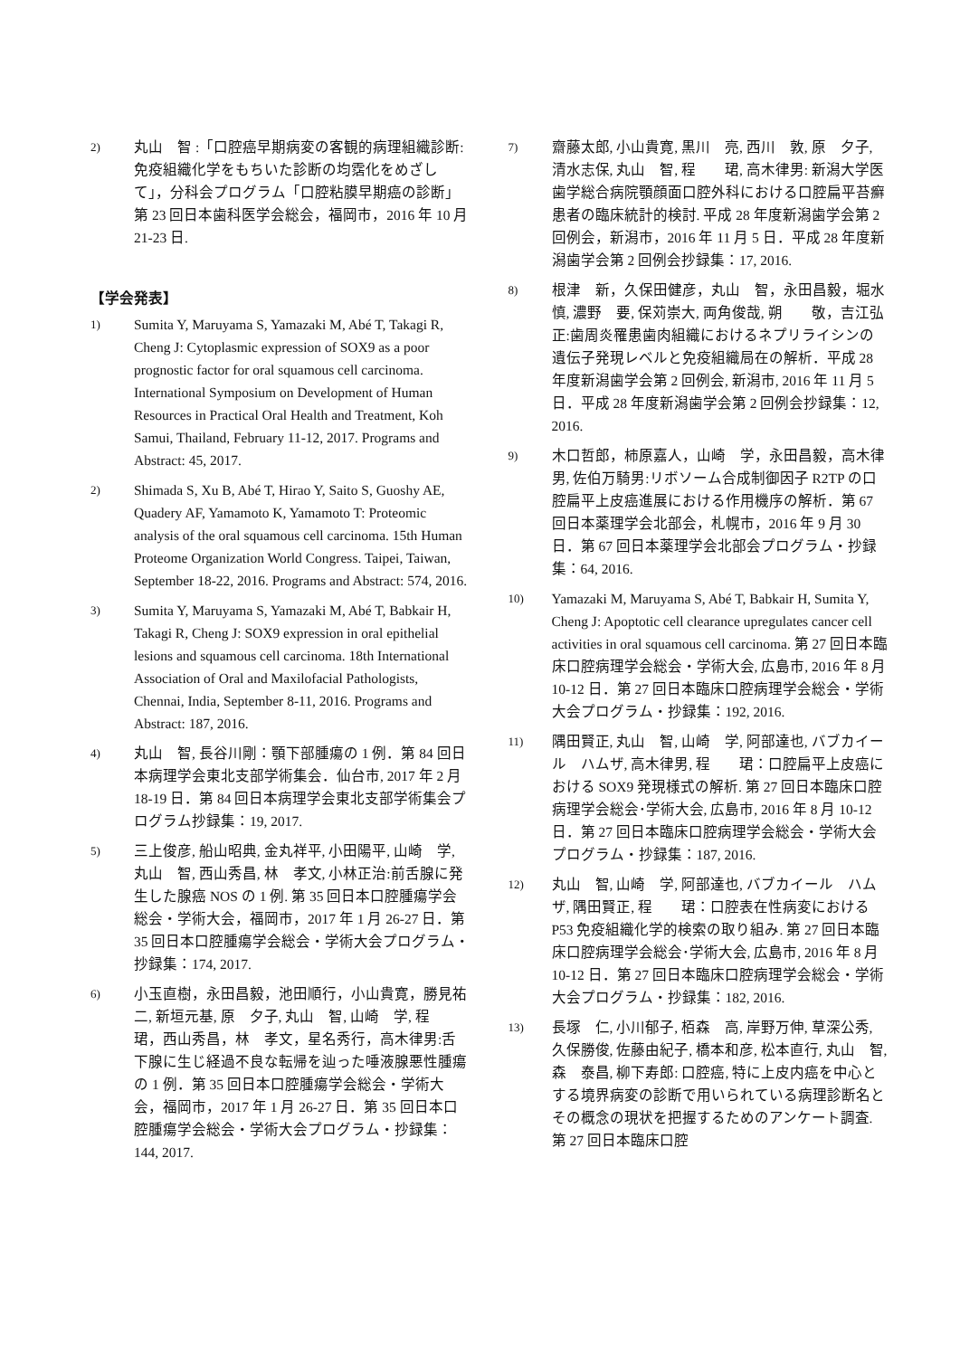2)
丸山　智 :「口腔癌早期病変の客観的病理組織診断:免疫組織化学をもちいた診断の均霑化をめざして」，分科会プログラム「口腔粘膜早期癌の診断」第 23 回日本歯科医学会総会，福岡市，2016 年 10 月 21-23 日.
【学会発表】
1)
Sumita Y, Maruyama S, Yamazaki M, Abé T, Takagi R, Cheng J: Cytoplasmic expression of SOX9 as a poor prognostic factor for oral squamous cell carcinoma. International Symposium on Development of Human Resources in Practical Oral Health and Treatment, Koh Samui, Thailand, February 11-12, 2017. Programs and Abstract: 45, 2017.
2)
Shimada S, Xu B, Abé T, Hirao Y, Saito S, Guoshy AE, Quadery AF, Yamamoto K, Yamamoto T: Proteomic analysis of the oral squamous cell carcinoma. 15th Human Proteome Organization World Congress. Taipei, Taiwan, September 18-22, 2016. Programs and Abstract: 574, 2016.
3)
Sumita Y, Maruyama S, Yamazaki M, Abé T, Babkair H, Takagi R, Cheng J: SOX9 expression in oral epithelial lesions and squamous cell carcinoma. 18th International Association of Oral and Maxilofacial Pathologists, Chennai, India, September 8-11, 2016. Programs and Abstract: 187, 2016.
4)
丸山　智, 長谷川剛：顎下部腫瘍の 1 例．第 84 回日本病理学会東北支部学術集会．仙台市, 2017 年 2 月 18-19 日．第 84 回日本病理学会東北支部学術集会プログラム抄録集：19, 2017.
5)
三上俊彦, 船山昭典, 金丸祥平, 小田陽平, 山崎　学, 丸山　智, 西山秀昌, 林　孝文, 小林正治:前舌腺に発生した腺癌 NOS の 1 例. 第 35 回日本口腔腫瘍学会総会・学術大会，福岡市，2017 年 1 月 26-27 日．第 35 回日本口腔腫瘍学会総会・学術大会プログラム・抄録集：174, 2017.
6)
小玉直樹，永田昌毅，池田順行，小山貴寛，勝見祐二, 新垣元基, 原　夕子, 丸山　智, 山崎　学, 程　　珺，西山秀昌，林　孝文，星名秀行，高木律男:舌下腺に生じ経過不良な転帰を辿った唾液腺悪性腫瘍の 1 例．第 35 回日本口腔腫瘍学会総会・学術大会，福岡市，2017 年 1 月 26-27 日．第 35 回日本口腔腫瘍学会総会・学術大会プログラム・抄録集：144, 2017.
7)
齋藤太郎, 小山貴寛, 黒川　亮, 西川　敦, 原　夕子, 清水志保, 丸山　智, 程　　珺, 高木律男: 新潟大学医歯学総合病院顎顔面口腔外科における口腔扁平苔癬患者の臨床統計的検討. 平成 28 年度新潟歯学会第 2 回例会，新潟市，2016 年 11 月 5 日．平成 28 年度新潟歯学会第 2 回例会抄録集：17, 2016.
8)
根津　新，久保田健彦，丸山　智，永田昌毅，堀水　慎, 濃野　要, 保苅崇大, 両角俊哉, 朔　　敬，吉江弘正:歯周炎罹患歯肉組織におけるネプリライシンの遺伝子発現レベルと免疫組織局在の解析．平成 28 年度新潟歯学会第 2 回例会, 新潟市, 2016 年 11 月 5 日．平成 28 年度新潟歯学会第 2 回例会抄録集：12, 2016.
9)
木口哲郎，柿原嘉人，山崎　学，永田昌毅，高木律男, 佐伯万騎男:リボソーム合成制御因子 R2TP の口腔扁平上皮癌進展における作用機序の解析．第 67 回日本薬理学会北部会，札幌市，2016 年 9 月 30 日．第 67 回日本薬理学会北部会プログラム・抄録集：64, 2016.
10)
Yamazaki M, Maruyama S, Abé T, Babkair H, Sumita Y, Cheng J: Apoptotic cell clearance upregulates cancer cell activities in oral squamous cell carcinoma. 第 27 回日本臨床口腔病理学会総会・学術大会, 広島市, 2016 年 8 月 10-12 日．第 27 回日本臨床口腔病理学会総会・学術大会プログラム・抄録集：192, 2016.
11)
隅田賢正, 丸山　智, 山崎　学, 阿部達也, バブカイール　ハムザ, 高木律男, 程　　珺：口腔扁平上皮癌における SOX9 発現様式の解析. 第 27 回日本臨床口腔病理学会総会･学術大会, 広島市, 2016 年 8 月 10-12 日．第 27 回日本臨床口腔病理学会総会・学術大会プログラム・抄録集：187, 2016.
12)
丸山　智, 山崎　学, 阿部達也, バブカイール　ハムザ, 隅田賢正, 程　　珺：口腔表在性病変における P53 免疫組織化学的検索の取り組み. 第 27 回日本臨床口腔病理学会総会･学術大会, 広島市, 2016 年 8 月 10-12 日．第 27 回日本臨床口腔病理学会総会・学術大会プログラム・抄録集：182, 2016.
13)
長塚　仁, 小川郁子, 栢森　高, 岸野万伸, 草深公秀, 久保勝俊, 佐藤由紀子, 橋本和彦, 松本直行, 丸山　智, 森　泰昌, 柳下寿郎: 口腔癌, 特に上皮内癌を中心とする境界病変の診断で用いられている病理診断名とその概念の現状を把握するためのアンケート調査. 第 27 回日本臨床口腔